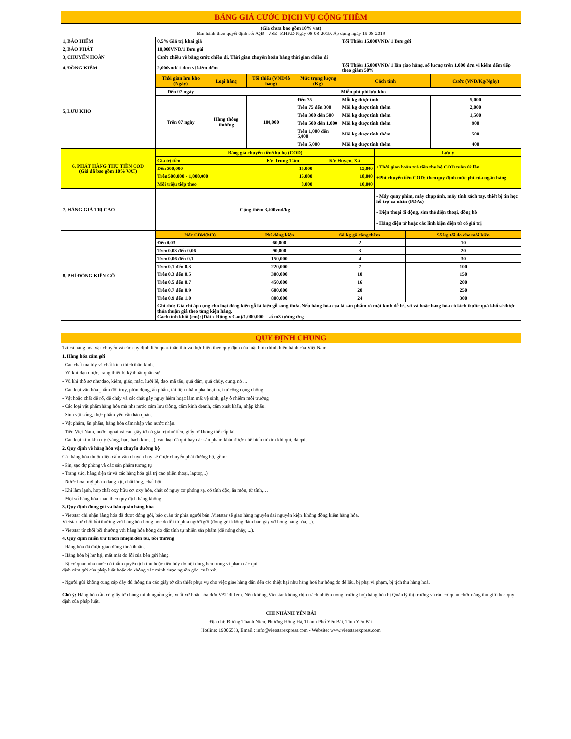BẢNG GIÁ CƯỚC DỊCH VỤ CỘNG THÊM
| (Giá chưa bao gồm 10% vat) Ban hành theo quyết định số: /QĐ - VSE -KHKD Ngày 08-08-2019. Áp dụng ngày 15-08-2019 | | | | | | |
| 1, BẢO HIỂM | 0,5% Giá trị khai giá | | | | Tối Thiểu 15,000VNĐ/ 1 Bưu gửi | |
| 2, BÁO PHÁT | 10,000VNĐ/1 Bưu gửi | | | | | |
| 3, CHUYỂN HOÀN | Cước chiều về bằng cước chiều đi, Thời gian chuyển hoàn bằng thời gian chiều đi | | | | | |
| 4, ĐỒNG KIỂM | 2,000vnd/ 1 đơn vị kiểm đếm | | | | Tối Thiểu 15,000VNĐ/ 1 lần giao hàng, số lượng trên 1,000 đơn vị kiểm đếm tiếp theo giảm 50% | |
| 5, LƯU KHO | Thời gian lưu kho (Ngày) | Loại hàng | Tối thiểu (VNĐ/lô hàng) | Mức trọng lượng (Kg) | Cách tính | Cước (VNĐ/Kg/Ngày) |
| | Đến 07 ngày | Miễn phí phí lưu kho | | | | |
| | Trên 07 ngày | Hàng thông thường | 100,000 | Đến 75 | Mỗi kg được tính | 5,000 |
| | | | | Trên 75 đến 300 | Mỗi kg được tính thêm | 2,000 |
| | | | | Trên 300 đến 500 | Mỗi kg được tính thêm | 1,500 |
| | | | | Trên 500 đến 1,000 | Mỗi kg được tính thêm | 900 |
| | | | | Trên 1,000 đến 5,000 | Mỗi kg được tính thêm | 500 |
| | | | | Trên 5,000 | Mỗi kg được tính thêm | 400 |
| 6, PHÁT HÀNG THU TIỀN COD (Giá đã bao gồm 10% VAT) | Bảng giá chuyển tiền/thu hộ (COD) | | | Lưu ý |
| | Gía trị tiền | KV Trung Tâm | KV Huyện, Xã | +Thời gian hoàn trả tiền thu hộ COD tuần 02 lần +Phí chuyển tiền COD: theo quy định mức phí của ngân hàng |
| | Đến 500,000 | 13,000 | 15,000 | |
| | Trên 500,000 - 1,000,000 | 15,000 | 18,000 | |
| | Mỗi triệu tiếp theo | 8,000 | 10,000 | |
| 7, HÀNG GIÁ TRỊ CAO | Cộng thêm 3,500vnd/kg | - Máy quay phim, máy chụp ảnh, máy tính xách tay, thiết bị tin học hỗ trợ cá nhân (PDAs) - Điện thoại di động, sim thẻ điện thoại, đồng hồ - Hàng điện tử hoặc các linh kiện điện tử có giá trị |
| 8, PHÍ ĐÓNG KIỆN GỖ | Nấc CBM(M3) | Phí đóng kiện | Số kg gỗ cộng thêm | Số kg tối đa cho mỗi kiện |
| | Đến 0.03 | 60,000 | 2 | 10 |
| | Trên 0.03 đến 0.06 | 90,000 | 3 | 20 |
| | Trên 0.06 đến 0.1 | 150,000 | 4 | 30 |
| | Trên 0.1 đến 0.3 | 220,000 | 7 | 100 |
| | Trên 0.3 đến 0.5 | 300,000 | 10 | 150 |
| | Trên 0.5 đến 0.7 | 450,000 | 16 | 200 |
| | Trên 0.7 đến 0.9 | 600,000 | 20 | 250 |
| | Trên 0.9 đến 1.0 | 800,000 | 24 | 300 |
| | Ghi chú: Giá chỉ áp dụng cho loại đóng kiện gỗ là kiện gỗ song thưa. Nếu hàng hóa của là sản phẩm có mặt kính dễ bể, vỡ và hoặc hàng hóa có kích thước quá khổ sẽ được thỏa thuận giá theo từng kiện hàng. Cách tính khối (cm): (Dài x Rộng x Cao)/1.000.000 = số m3 tương ứng | | | |
QUY ĐỊNH CHUNG
Tất cả hàng hóa vận chuyển và các quy định liên quan tuân thủ và thực hiện theo quy định của luật bưu chính hiện hành của Việt Nam
1. Hàng hóa cấm gửi
- Các chất ma túy và chất kích thích thần kinh.
- Vũ khí đạn dược, trang thiết bị kỹ thuật quân sự
- Vũ khí thô sơ như dao, kiếm, giáo, mác, lưỡi lê, đao, mã tấu, quả đấm, quả chùy, cung, nỏ ...
- Các loại văn hóa phẩm đồi trụy, phản động, ấn phẩm, tài liệu nhằm phá hoại trật tự công cộng chống
- Vật hoặc chất dễ nổ, dễ cháy và các chất gây nguy hiểm hoặc làm mất vệ sinh, gây ô nhiễm môi trường.
- Các loại vật phẩm hàng hóa mà nhà nước cấm lưu thông, cấm kinh doanh, cấm xuất khẩu, nhập khẩu.
- Sinh vật sống, thực phẩm yêu cầu bảo quản.
- Vật phẩm, ấn phẩm, hàng hóa cấm nhập vào nước nhận.
- Tiền Việt Nam, nước ngoài và các giấy tờ có giá trị như tiền, giấy tờ không thể cấp lại.
- Các loại kim khí quý (vàng, bạc, bạch kim…), các loại đá quí hay các sản phẩm khác được chế biến từ kim khí quí, đá quí.
2. Quy định về hàng hóa vận chuyển đường bộ
Các hàng hóa thuộc diện cấm vận chuyển bay sẽ được chuyển phát đường bộ, gồm:
- Pin, sạc dự phòng và các sản phẩm tương tự
- Trang sức, hàng điện tử và các hàng hóa giá trị cao (điện thoại, laptop,..)
- Nước hoa, mỹ phẩm dạng xịt, chất lỏng, chất bột
- Khí làm lạnh, hợp chất oxy hữu cơ, oxy hóa, chất có nguy cơ phóng xạ, có tính độc, ăn mòn, từ tính,…
- Một số hàng hóa khác theo quy định hàng không
3. Quy định đóng gói và bảo quản hàng hóa
- Vietstar chỉ nhận hàng hóa đã được đóng gói, bảo quản từ phía người bán .Vietstar sẽ giao hàng nguyên đai nguyên kiện, không đồng kiểm hàng hóa.
Vietstar từ chối bồi thường với hàng hóa hỏng hóc do lỗi từ phía người gửi (đóng gói không đảm bảo gây vỡ hỏng hàng hóa,...).
- Vietstar từ chối bồi thường với hàng hóa hỏng do đặc tính tự nhiên sản phẩm (dễ nóng chảy, ...).
4. Quy định miễn trừ trách nhiệm đền bù, bồi thường
- Hàng hóa đã được giao đúng thoả thuận.
- Hàng hóa bị hư hại, mất mát do lỗi của bên gửi hàng.
- Bị cơ quan nhà nước có thẩm quyền tịch thu hoặc tiêu hủy do nội dung bên trong vi phạm các qui
định cấm gửi của pháp luật hoặc do không xác minh được nguồn gốc, xuất xứ.
- Người gửi không cung cấp đầy đủ thông tin các giấy tờ cần thiết phục vụ cho việc giao hàng dẫn đến các thiệt hại như hàng hoá hư hỏng do để lâu, bị phạt vi phạm, bị tịch thu hàng hoá.
Chú ý: Hàng hóa cần có giấy tờ chứng minh nguồn gốc, xuất xứ hoặc hóa đơn VAT đi kèm. Nếu không, Vietstar không chịu trách nhiệm trong trường hợp hàng hóa bị Quản lý thị trường và các cơ quan chức năng thu giữ theo quy định của pháp luật.
CHI NHÁNH YÊN BÁI
Địa chỉ: Đường Thanh Niên, Phường Hồng Hà, Thành Phố Yên Bái, Tỉnh Yên Bái
Hotline: 19006533, Email : info@vietstarexpress.com - Website: www.vietstarexpress.com